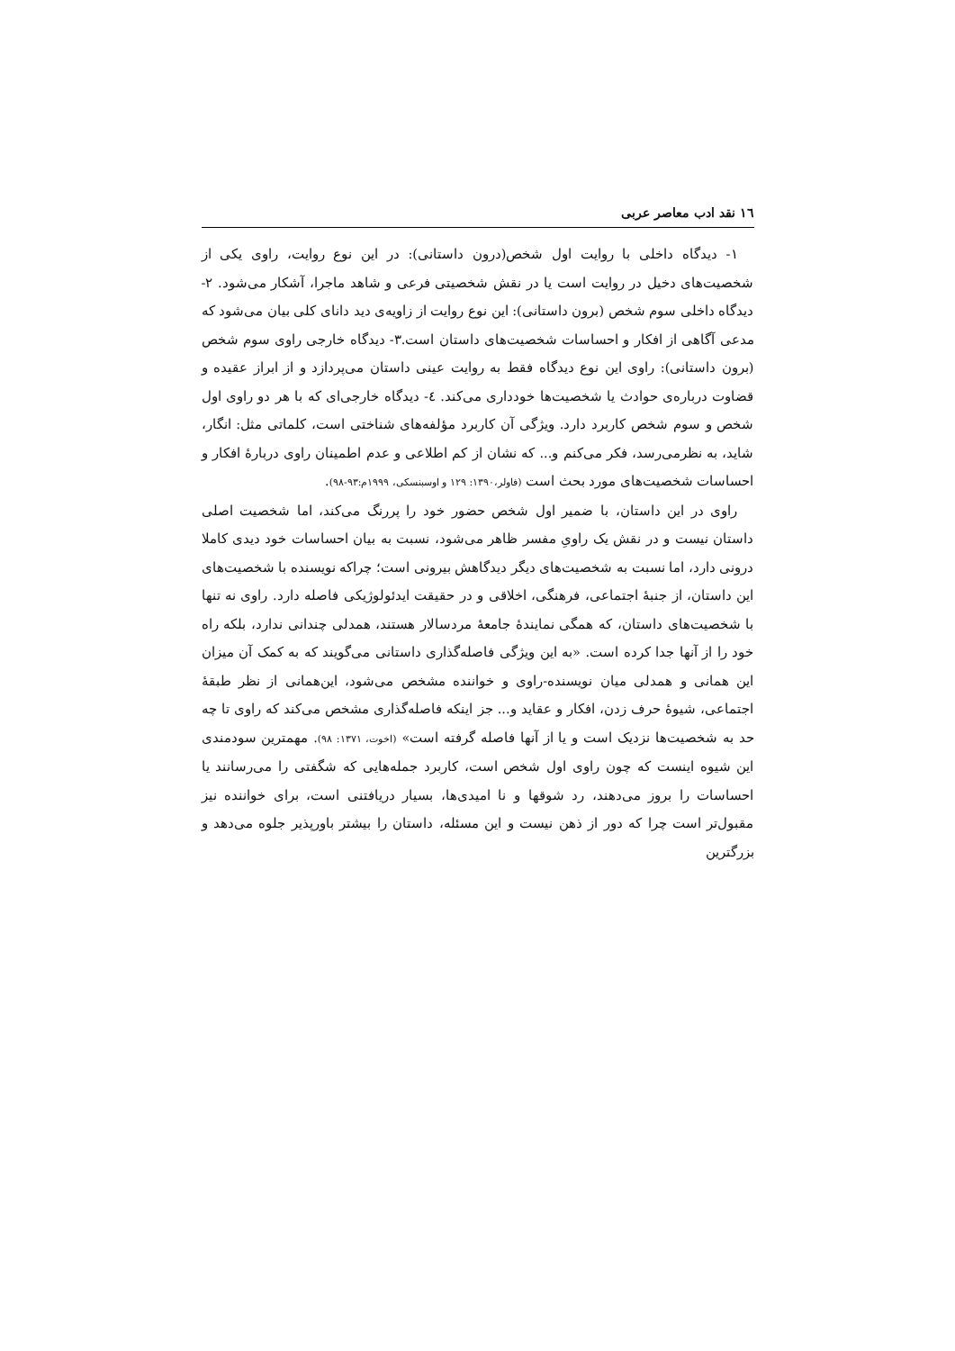١٦ نقد ادب معاصر عربی
١- دیدگاه داخلی با روایت اول شخص(درون داستانی): در این نوع روایت، راوی یکی از شخصیت‌های دخیل در روایت است یا در نقش شخصیتی فرعی و شاهد ماجرا، آشکار می‌شود. ٢- دیدگاه داخلی سوم شخص (برون داستانی): این نوع روایت از زاویه‌ی دید دانای کلی بیان می‌شود که مدعی آگاهی از افکار و احساسات شخصیت‌های داستان است.٣- دیدگاه خارجی راوی سوم شخص (برون داستانی): راوی این نوع دیدگاه فقط به روایت عینی داستان می‌پردازد و از ابراز عقیده و قضاوت درباره‌ی حوادث یا شخصیت‌ها خودداری می‌کند. ٤- دیدگاه خارجی‌ای که با هر دو راوی اول شخص و سوم شخص کاربرد دارد. ویژگی آن کاربرد مؤلفه‌های شناختی است، کلماتی مثل: انگار، شاید، به نظرمی‌رسد، فکر می‌کنم و... که نشان از کم اطلاعی و عدم اطمینان راوی دربارۀ افکار و احساسات شخصیت‌های مورد بحث است (فاولر،١٣٩٠: ١٢٩ و اوسبنسکی، ١٩٩٩م:٩٣-٩٨).
راوی در این داستان، با ضمیر اول شخص حضور خود را پررنگ می‌کند، اما شخصیت اصلی داستان نیست و در نقش یک راویِ مفسر ظاهر می‌شود، نسبت به بیان احساسات خود دیدی کاملا درونی دارد، اما نسبت به شخصیت‌های دیگر دیدگاهش بیرونی است؛ چراکه نویسنده با شخصیت‌های این داستان، از جنبۀ اجتماعی، فرهنگی، اخلاقی و در حقیقت ایدئولوژیکی فاصله دارد. راوی نه تنها با شخصیت‌های داستان، که همگی نمایندۀ جامعۀ مردسالار هستند، همدلی چندانی ندارد، بلکه راه خود را از آنها جدا کرده است. «به این ویژگی فاصله‌گذاری داستانی می‌گویند که به کمک آن میزان این همانی و همدلی میان نویسنده-راوی و خواننده مشخص می‌شود، این‌همانی از نظر طبقۀ اجتماعی، شیوۀ حرف زدن، افکار و عقاید و... جز اینکه فاصله‌گذاری مشخص می‌کند که راوی تا چه حد به شخصیت‌ها نزدیک است و یا از آنها فاصله گرفته است» (اخوت، ١٣٧١: ٩٨). مهمترین سودمندی این شیوه اینست که چون راوی اول شخص است، کاربرد جمله‌هایی که شگفتی را می‌رسانند یا احساسات را بروز می‌دهند، رد شوقها و نا امیدی‌ها، بسیار دریافتنی است، برای خواننده نیز مقبول‌تر است چرا که دور از ذهن نیست و این مسئله، داستان را بیشتر باورپذیر جلوه می‌دهد و بزرگترین